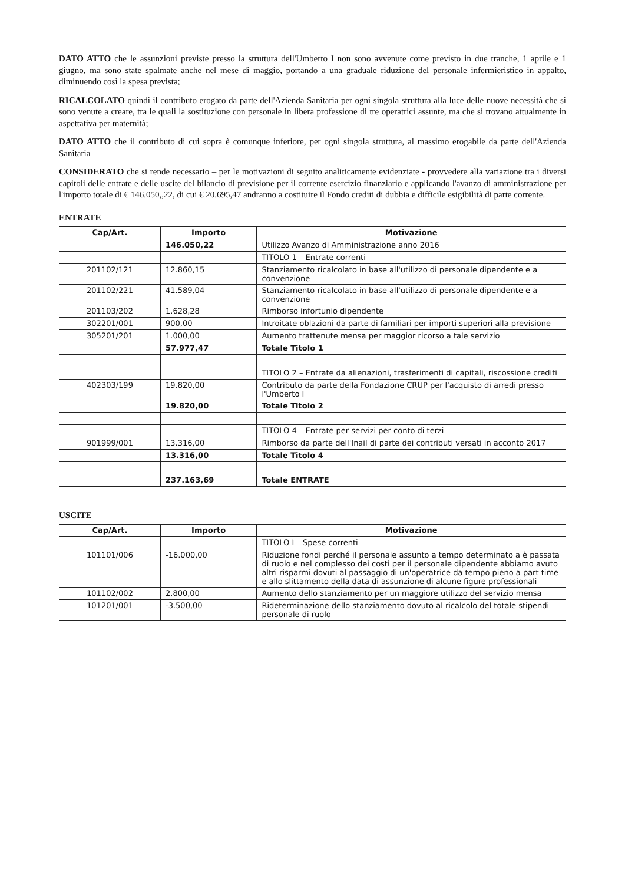DATO ATTO che le assunzioni previste presso la struttura dell'Umberto I non sono avvenute come previsto in due tranche, 1 aprile e 1 giugno, ma sono state spalmate anche nel mese di maggio, portando a una graduale riduzione del personale infermieristico in appalto, diminuendo così la spesa prevista;
RICALCOLATO quindi il contributo erogato da parte dell'Azienda Sanitaria per ogni singola struttura alla luce delle nuove necessità che si sono venute a creare, tra le quali la sostituzione con personale in libera professione di tre operatrici assunte, ma che si trovano attualmente in aspettativa per maternità;
DATO ATTO che il contributo di cui sopra è comunque inferiore, per ogni singola struttura, al massimo erogabile da parte dell'Azienda Sanitaria
CONSIDERATO che si rende necessario – per le motivazioni di seguito analiticamente evidenziate - provvedere alla variazione tra i diversi capitoli delle entrate e delle uscite del bilancio di previsione per il corrente esercizio finanziario e applicando l'avanzo di amministrazione per l'importo totale di € 146.050,,22, di cui € 20.695,47 andranno a costituire il Fondo crediti di dubbia e difficile esigibilità di parte corrente.
ENTRATE
| Cap/Art. | Importo | Motivazione |
| --- | --- | --- |
| | 146.050,22 | Utilizzo Avanzo di Amministrazione anno 2016 |
| | | TITOLO 1 – Entrate correnti |
| 201102/121 | 12.860,15 | Stanziamento ricalcolato in base all'utilizzo di personale dipendente e a convenzione |
| 201102/221 | 41.589,04 | Stanziamento ricalcolato in base all'utilizzo di personale dipendente e a convenzione |
| 201103/202 | 1.628,28 | Rimborso infortunio dipendente |
| 302201/001 | 900,00 | Introitate oblazioni da parte di familiari per importi superiori alla previsione |
| 305201/201 | 1.000,00 | Aumento trattenute mensa per maggior ricorso a tale servizio |
| | 57.977,47 | Totale Titolo 1 |
| | | TITOLO 2 – Entrate da alienazioni, trasferimenti di capitali, riscossione crediti |
| 402303/199 | 19.820,00 | Contributo da parte della Fondazione CRUP per l'acquisto di arredi presso l'Umberto I |
| | 19.820,00 | Totale Titolo 2 |
| | | TITOLO 4 – Entrate per servizi per conto di terzi |
| 901999/001 | 13.316,00 | Rimborso da parte dell'Inail di parte dei contributi versati in acconto 2017 |
| | 13.316,00 | Totale Titolo 4 |
| | 237.163,69 | Totale ENTRATE |
USCITE
| Cap/Art. | Importo | Motivazione |
| --- | --- | --- |
| | | TITOLO I – Spese correnti |
| 101101/006 | -16.000,00 | Riduzione fondi perché il personale assunto a tempo determinato a è passata di ruolo e nel complesso dei costi per il personale dipendente abbiamo avuto altri risparmi dovuti al passaggio di un'operatrice da tempo pieno a part time e allo slittamento della data di assunzione di alcune figure professionali |
| 101102/002 | 2.800,00 | Aumento dello stanziamento per un maggiore utilizzo del servizio mensa |
| 101201/001 | -3.500,00 | Rideterminazione dello stanziamento dovuto al ricalcolo del totale stipendi personale di ruolo |